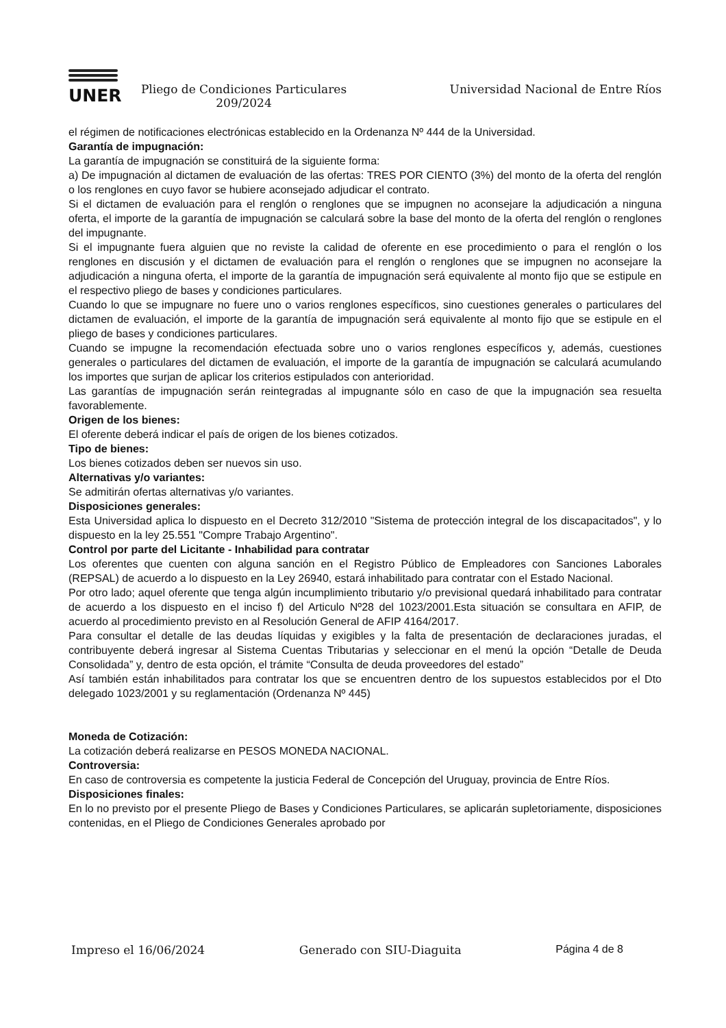UNER
Pliego de Condiciones Particulares
209/2024
Universidad Nacional de Entre Ríos
el régimen de notificaciones electrónicas establecido en la Ordenanza Nº 444 de la Universidad.
Garantía de impugnación:
La garantía de impugnación se constituirá de la siguiente forma:
a) De impugnación al dictamen de evaluación de las ofertas: TRES POR CIENTO (3%) del monto de la oferta del renglón o los renglones en cuyo favor se hubiere aconsejado adjudicar el contrato.
Si el dictamen de evaluación para el renglón o renglones que se impugnen no aconsejare la adjudicación a ninguna oferta, el importe de la garantía de impugnación se calculará sobre la base del monto de la oferta del renglón o renglones del impugnante.
Si el impugnante fuera alguien que no reviste la calidad de oferente en ese procedimiento o para el renglón o los renglones en discusión y el dictamen de evaluación para el renglón o renglones que se impugnen no aconsejare la adjudicación a ninguna oferta, el importe de la garantía de impugnación será equivalente al monto fijo que se estipule en el respectivo pliego de bases y condiciones particulares.
Cuando lo que se impugnare no fuere uno o varios renglones específicos, sino cuestiones generales o particulares del dictamen de evaluación, el importe de la garantía de impugnación será equivalente al monto fijo que se estipule en el pliego de bases y condiciones particulares.
Cuando se impugne la recomendación efectuada sobre uno o varios renglones específicos y, además, cuestiones generales o particulares del dictamen de evaluación, el importe de la garantía de impugnación se calculará acumulando los importes que surjan de aplicar los criterios estipulados con anterioridad.
Las garantías de impugnación serán reintegradas al impugnante sólo en caso de que la impugnación sea resuelta favorablemente.
Origen de los bienes:
El oferente deberá indicar el país de origen de los bienes cotizados.
Tipo de bienes:
Los bienes cotizados deben ser nuevos sin uso.
Alternativas y/o variantes:
Se admitirán ofertas alternativas y/o variantes.
Disposiciones generales:
Esta Universidad aplica lo dispuesto en el Decreto 312/2010 "Sistema de protección integral de los discapacitados", y lo dispuesto en la ley 25.551 "Compre Trabajo Argentino".
Control por parte del Licitante - Inhabilidad para contratar
Los oferentes que cuenten con alguna sanción en el Registro Público de Empleadores con Sanciones Laborales (REPSAL) de acuerdo a lo dispuesto en la Ley 26940, estará inhabilitado para contratar con el Estado Nacional.
Por otro lado; aquel oferente que tenga algún incumplimiento tributario y/o previsional quedará inhabilitado para contratar de acuerdo a los dispuesto en el inciso f) del Articulo Nº28 del 1023/2001.Esta situación se consultara en AFIP, de acuerdo al procedimiento previsto en al Resolución General de AFIP 4164/2017.
Para consultar el detalle de las deudas líquidas y exigibles y la falta de presentación de declaraciones juradas, el contribuyente deberá ingresar al Sistema Cuentas Tributarias y seleccionar en el menú la opción “Detalle de Deuda Consolidada” y, dentro de esta opción, el trámite “Consulta de deuda proveedores del estado”
Así también están inhabilitados para contratar los que se encuentren dentro de los supuestos establecidos por el Dto delegado 1023/2001 y su reglamentación (Ordenanza Nº 445)
Moneda de Cotización:
La cotización deberá realizarse en PESOS MONEDA NACIONAL.
Controversia:
En caso de controversia es competente la justicia Federal de Concepción del Uruguay, provincia de Entre Ríos.
Disposiciones finales:
En lo no previsto por el presente Pliego de Bases y Condiciones Particulares, se aplicarán supletoriamente, disposiciones contenidas, en el Pliego de Condiciones Generales aprobado por
Impreso el 16/06/2024 Generado con SIU-Diaguita Página 4 de 8